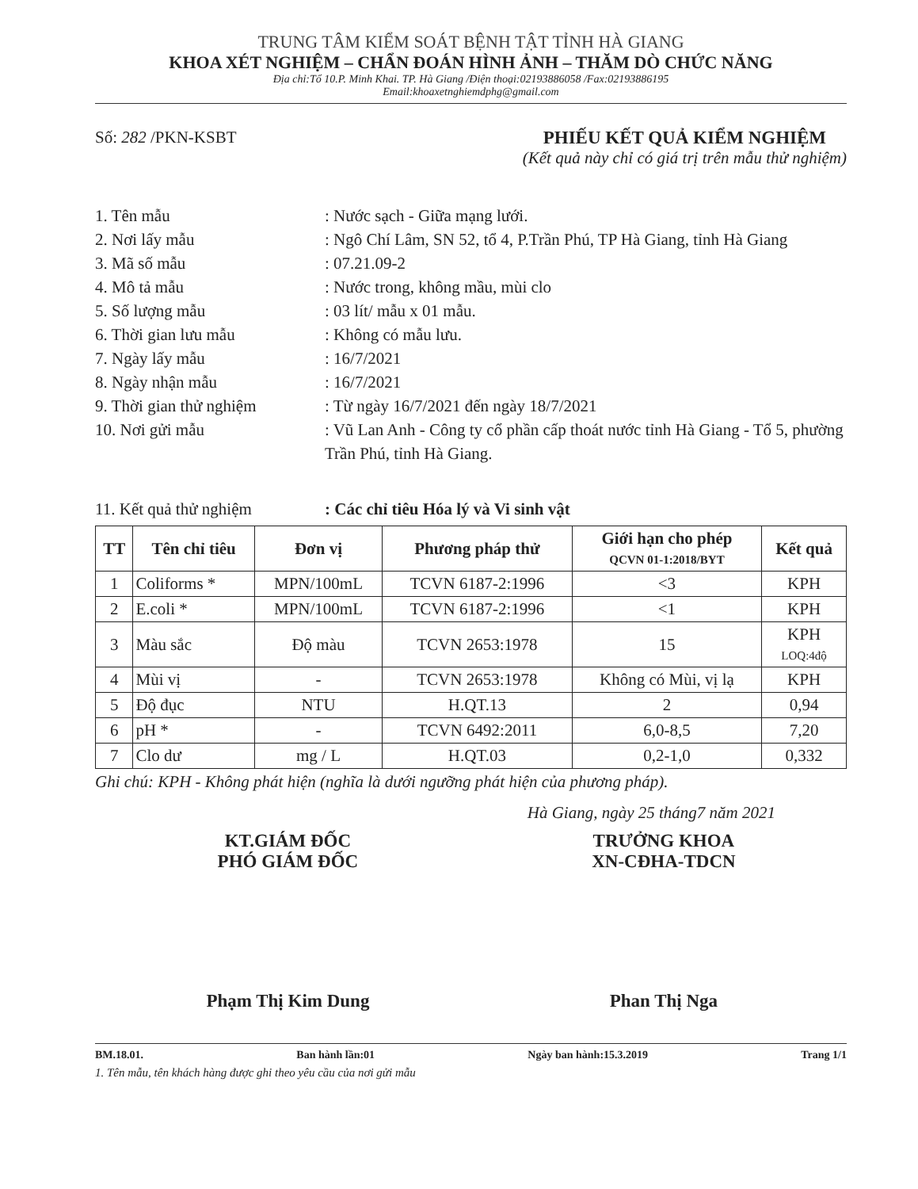TRUNG TÂM KIỂM SOÁT BỆNH TẬT TỈNH HÀ GIANG
KHOA XÉT NGHIỆM – CHẨN ĐOÁN HÌNH ẢNH – THĂM DÒ CHỨC NĂNG
Địa chỉ:Tổ 10.P. Minh Khai. TP. Hà Giang /Điện thoại:02193886058 /Fax:02193886195
Email:khoaxetnghiemdphg@gmail.com
Số: 282 /PKN-KSBT PHIẾU KẾT QUẢ KIỂM NGHIỆM
(Kết quả này chỉ có giá trị trên mẫu thử nghiệm)
1. Tên mẫu: Nước sạch - Giữa mạng lưới.
2. Nơi lấy mẫu: Ngô Chí Lâm, SN 52, tổ 4, P.Trần Phú, TP Hà Giang, tỉnh Hà Giang
3. Mã số mẫu: 07.21.09-2
4. Mô tả mẫu: Nước trong, không mầu, mùi clo
5. Số lượng mẫu: 03 lít/ mẫu x 01 mẫu.
6. Thời gian lưu mẫu: Không có mẫu lưu.
7. Ngày lấy mẫu: 16/7/2021
8. Ngày nhận mẫu: 16/7/2021
9. Thời gian thử nghiệm: Từ ngày 16/7/2021 đến ngày 18/7/2021
10. Nơi gửi mẫu: Vũ Lan Anh - Công ty cổ phần cấp thoát nước tỉnh Hà Giang - Tổ 5, phường Trần Phú, tỉnh Hà Giang.
11. Kết quả thử nghiệm: Các chỉ tiêu Hóa lý và Vi sinh vật
| TT | Tên chỉ tiêu | Đơn vị | Phương pháp thử | Giới hạn cho phép QCVN 01-1:2018/BYT | Kết quả |
| --- | --- | --- | --- | --- | --- |
| 1 | Coliforms * | MPN/100mL | TCVN 6187-2:1996 | <3 | KPH |
| 2 | E.coli * | MPN/100mL | TCVN 6187-2:1996 | <1 | KPH |
| 3 | Màu sắc | Độ màu | TCVN 2653:1978 | 15 | KPH LOQ:4độ |
| 4 | Mùi vị | - | TCVN 2653:1978 | Không có Mùi, vị lạ | KPH |
| 5 | Độ đục | NTU | H.QT.13 | 2 | 0,94 |
| 6 | pH * | - | TCVN 6492:2011 | 6,0-8,5 | 7,20 |
| 7 | Clo dư | mg / L | H.QT.03 | 0,2-1,0 | 0,332 |
Ghi chú: KPH - Không phát hiện (nghĩa là dưới ngưỡng phát hiện của phương pháp).
Hà Giang, ngày 25 tháng7 năm 2021
KT.GIÁM ĐỐC
PHÓ GIÁM ĐỐC
Phạm Thị Kim Dung
TRƯỞNG KHOA
XN-CĐHA-TDCN
Phan Thị Nga
BM.18.01. Ban hành lần:01 Ngày ban hành:15.3.2019 Trang 1/1
1. Tên mẫu, tên khách hàng được ghi theo yêu cầu của nơi gửi mẫu